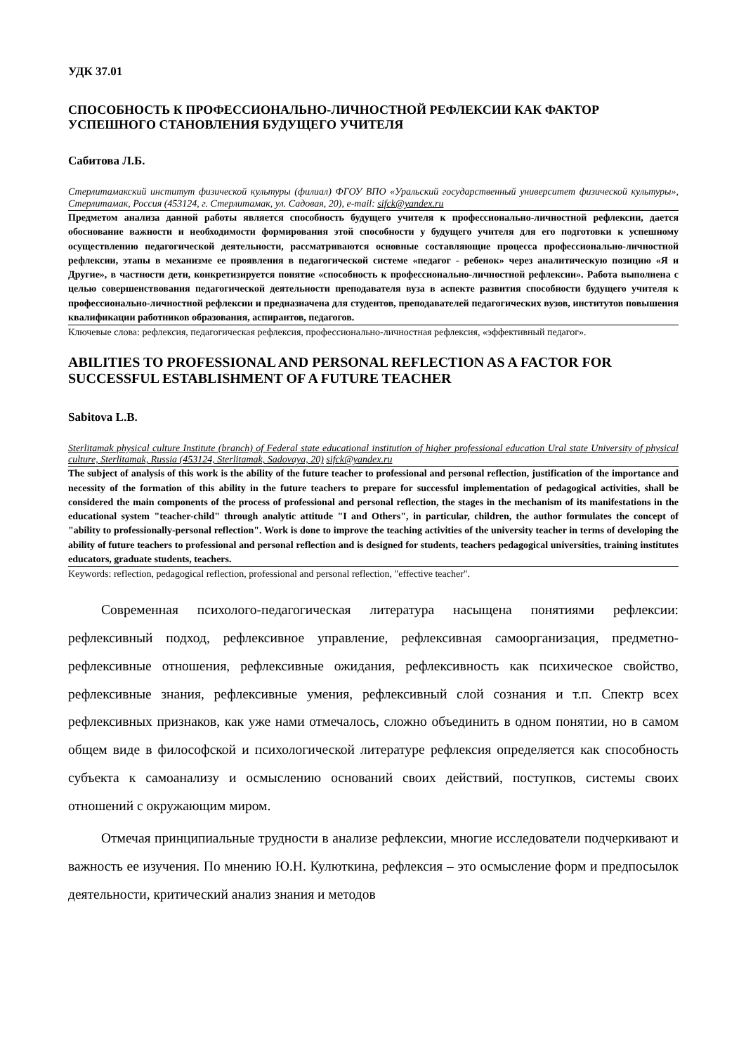УДК 37.01
СПОСОБНОСТЬ К ПРОФЕССИОНАЛЬНО-ЛИЧНОСТНОЙ РЕФЛЕКСИИ КАК ФАКТОР УСПЕШНОГО СТАНОВЛЕНИЯ БУДУЩЕГО УЧИТЕЛЯ
Сабитова Л.Б.
Стерлитамакский институт физической культуры (филиал) ФГОУ ВПО «Уральский государственный университет физической культуры», Стерлитамак, Россия (453124, г. Стерлитамак, ул. Садовая, 20), e-mail: sifck@yandex.ru
Предметом анализа данной работы является способность будущего учителя к профессионально-личностной рефлексии, дается обоснование важности и необходимости формирования этой способности у будущего учителя для его подготовки к успешному осуществлению педагогической деятельности, рассматриваются основные составляющие процесса профессионально-личностной рефлексии, этапы в механизме ее проявления в педагогической системе «педагог - ребенок» через аналитическую позицию «Я и Другие», в частности дети, конкретизируется понятие «способность к профессионально-личностной рефлексии». Работа выполнена с целью совершенствования педагогической деятельности преподавателя вуза в аспекте развития способности будущего учителя к профессионально-личностной рефлексии и предназначена для студентов, преподавателей педагогических вузов, институтов повышения квалификации работников образования, аспирантов, педагогов.
Ключевые слова: рефлексия, педагогическая рефлексия, профессионально-личностная рефлексия, «эффективный педагог».
ABILITIES TO PROFESSIONAL AND PERSONAL REFLECTION AS A FACTOR FOR SUCCESSFUL ESTABLISHMENT OF A FUTURE TEACHER
Sabitova L.B.
Sterlitamak physical culture Institute (branch) of Federal state educational institution of higher professional education Ural state University of physical culture, Sterlitamak, Russia (453124, Sterlitamak, Sadovaya, 20) sifck@yandex.ru
The subject of analysis of this work is the ability of the future teacher to professional and personal reflection, justification of the importance and necessity of the formation of this ability in the future teachers to prepare for successful implementation of pedagogical activities, shall be considered the main components of the process of professional and personal reflection, the stages in the mechanism of its manifestations in the educational system "teacher-child" through analytic attitude "I and Others", in particular, children, the author formulates the concept of "ability to professionally-personal reflection". Work is done to improve the teaching activities of the university teacher in terms of developing the ability of future teachers to professional and personal reflection and is designed for students, teachers pedagogical universities, training institutes educators, graduate students, teachers.
Keywords: reflection, pedagogical reflection, professional and personal reflection, "effective teacher".
Современная психолого-педагогическая литература насыщена понятиями рефлексии: рефлексивный подход, рефлексивное управление, рефлексивная самоорганизация, предметно-рефлексивные отношения, рефлексивные ожидания, рефлексивность как психическое свойство, рефлексивные знания, рефлексивные умения, рефлексивный слой сознания и т.п. Спектр всех рефлексивных признаков, как уже нами отмечалось, сложно объединить в одном понятии, но в самом общем виде в философской и психологической литературе рефлексия определяется как способность субъекта к самоанализу и осмыслению оснований своих действий, поступков, системы своих отношений с окружающим миром.
Отмечая принципиальные трудности в анализе рефлексии, многие исследователи подчеркивают и важность ее изучения. По мнению Ю.Н. Кулюткина, рефлексия – это осмысление форм и предпосылок деятельности, критический анализ знания и методов